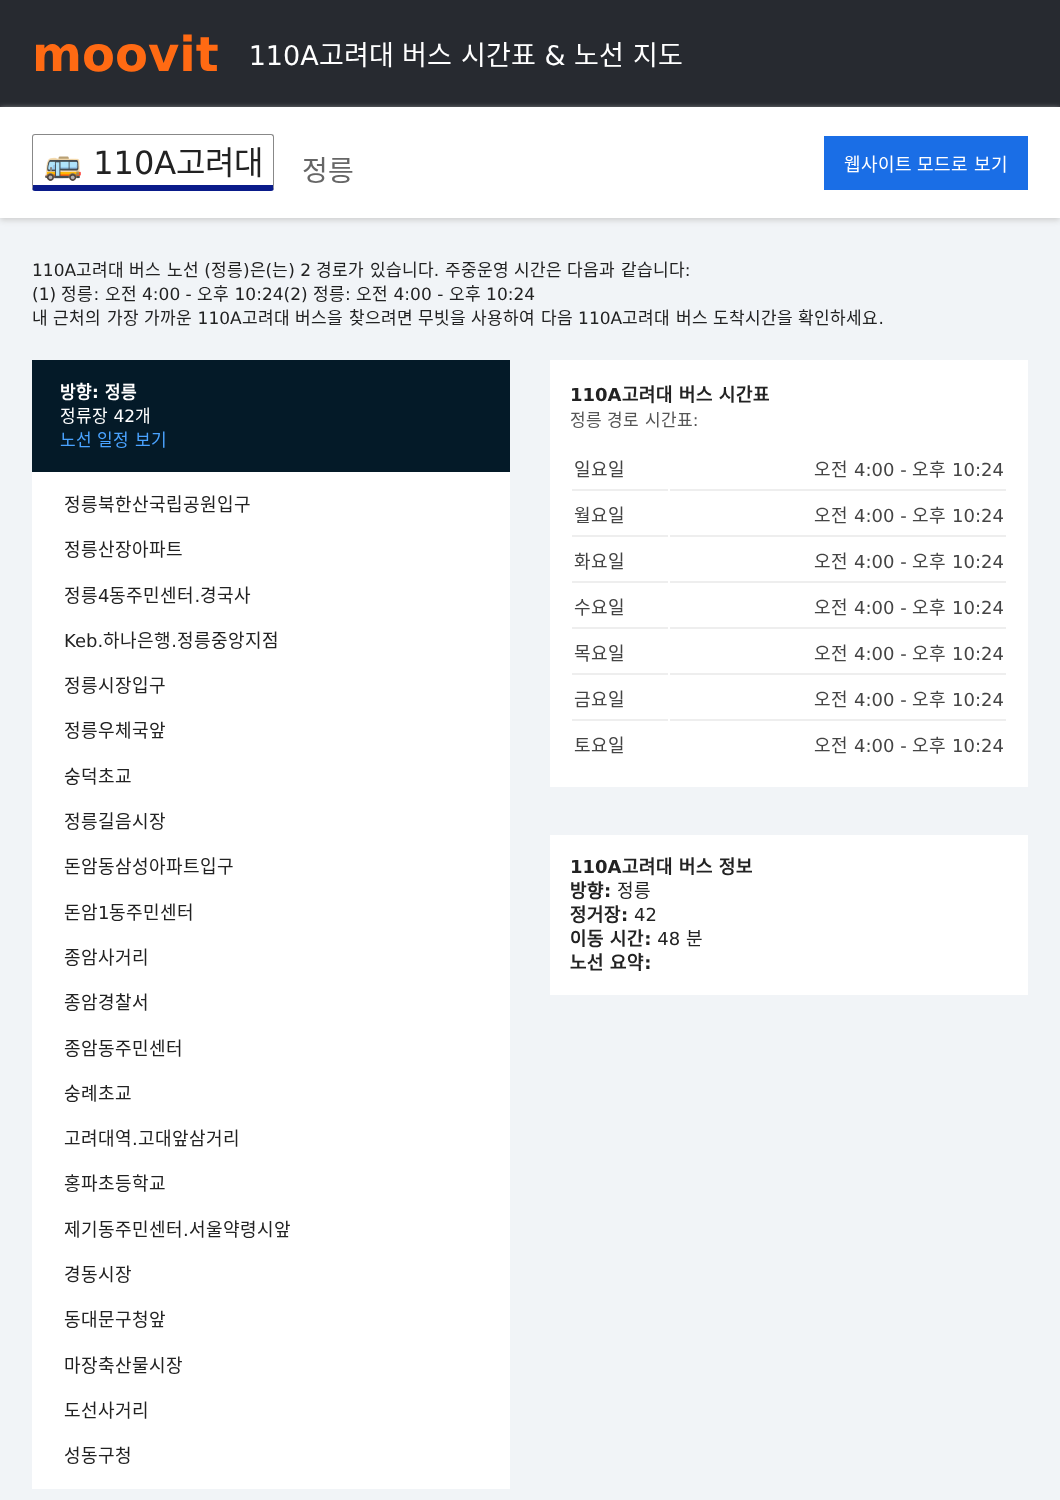moovit
110A고려대 버스 시간표 & 노선 지도
🚌 110A고려대 정릉 웹사이트 모드로 보기
110A고려대 버스 노선 (정릉)은(는) 2 경로가 있습니다. 주중운영 시간은 다음과 같습니다:
(1) 정릉: 오전 4:00 - 오후 10:24(2) 정릉: 오전 4:00 - 오후 10:24
내 근처의 가장 가까운 110A고려대 버스을 찾으려면 무빗을 사용하여 다음 110A고려대 버스 도착시간을 확인하세요.
방향: 정릉
정류장 42개
노선 일정 보기
정릉북한산국립공원입구
정릉산장아파트
정릉4동주민센터.경국사
Keb.하나은행.정릉중앙지점
정릉시장입구
정릉우체국앞
숭덕초교
정릉길음시장
돈암동삼성아파트입구
돈암1동주민센터
종암사거리
종암경찰서
종암동주민센터
숭례초교
고려대역.고대앞삼거리
홍파초등학교
제기동주민센터.서울약령시앞
경동시장
동대문구청앞
마장축산물시장
도선사거리
성동구청
110A고려대 버스 시간표
정릉 경로 시간표:
| 일요일 | 오전 4:00 - 오후 10:24 |
| 월요일 | 오전 4:00 - 오후 10:24 |
| 화요일 | 오전 4:00 - 오후 10:24 |
| 수요일 | 오전 4:00 - 오후 10:24 |
| 목요일 | 오전 4:00 - 오후 10:24 |
| 금요일 | 오전 4:00 - 오후 10:24 |
| 토요일 | 오전 4:00 - 오후 10:24 |
110A고려대 버스 정보
방향: 정릉
정거장: 42
이동 시간: 48 분
노선 요약: